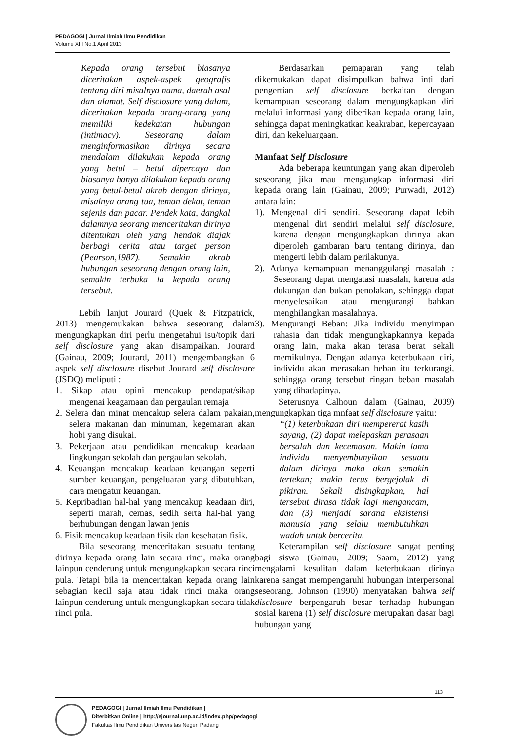PEDAGOGI | Jurnal Ilmiah Ilmu Pendidikan
Volume XIII No.1 April 2013
Kepada orang tersebut biasanya diceritakan aspek-aspek geografis tentang diri misalnya nama, daerah asal dan alamat. Self disclosure yang dalam, diceritakan kepada orang-orang yang memiliki kedekatan hubungan (intimacy). Seseorang dalam menginformasikan dirinya secara mendalam dilakukan kepada orang yang betul – betul dipercaya dan biasanya hanya dilakukan kepada orang yang betul-betul akrab dengan dirinya, misalnya orang tua, teman dekat, teman sejenis dan pacar. Pendek kata, dangkal dalamnya seorang menceritakan dirinya ditentukan oleh yang hendak diajak berbagi cerita atau target person (Pearson,1987). Semakin akrab hubungan seseorang dengan orang lain, semakin terbuka ia kepada orang tersebut.
Lebih lanjut Jourard (Quek & Fitzpatrick, 2013) mengemukakan bahwa seseorang dalam mengungkapkan diri perlu mengetahui isu/topik dari self disclosure yang akan disampaikan. Jourard (Gainau, 2009; Jourard, 2011) mengembangkan 6 aspek self disclosure disebut Jourard self disclosure (JSDQ) meliputi :
1. Sikap atau opini mencakup pendapat/sikap mengenai keagamaan dan pergaulan remaja
2. Selera dan minat mencakup selera dalam pakaian, selera makanan dan minuman, kegemaran akan hobi yang disukai.
3. Pekerjaan atau pendidikan mencakup keadaan lingkungan sekolah dan pergaulan sekolah.
4. Keuangan mencakup keadaan keuangan seperti sumber keuangan, pengeluaran yang dibutuhkan, cara mengatur keuangan.
5. Kepribadian hal-hal yang mencakup keadaan diri, seperti marah, cemas, sedih serta hal-hal yang berhubungan dengan lawan jenis
6. Fisik mencakup keadaan fisik dan kesehatan fisik.
Bila seseorang menceritakan sesuatu tentang dirinya kepada orang lain secara rinci, maka orang lainpun cenderung untuk mengungkapkan secara rinci pula. Tetapi bila ia menceritakan kepada orang lain sebagian kecil saja atau tidak rinci maka orang lainpun cenderung untuk mengungkapkan secara tidak rinci pula.
Berdasarkan pemaparan yang telah dikemukakan dapat disimpulkan bahwa inti dari pengertian self disclosure berkaitan dengan kemampuan seseorang dalam mengungkapkan diri melalui informasi yang diberikan kepada orang lain, sehingga dapat meningkatkan keakraban, kepercayaan diri, dan kekeluargaan.
Manfaat Self Disclosure
Ada beberapa keuntungan yang akan diperoleh seseorang jika mau mengungkap informasi diri kepada orang lain (Gainau, 2009; Purwadi, 2012) antara lain:
1). Mengenal diri sendiri. Seseorang dapat lebih mengenal diri sendiri melalui self disclosure, karena dengan mengungkapkan dirinya akan diperoleh gambaran baru tentang dirinya, dan mengerti lebih dalam perilakunya.
2). Adanya kemampuan menanggulangi masalah : Seseorang dapat mengatasi masalah, karena ada dukungan dan bukan penolakan, sehingga dapat menyelesaikan atau mengurangi bahkan menghilangkan masalahnya.
3). Mengurangi Beban: Jika individu menyimpan rahasia dan tidak mengungkapkannya kepada orang lain, maka akan terasa berat sekali memikulnya. Dengan adanya keterbukaan diri, individu akan merasakan beban itu terkurangi, sehingga orang tersebut ringan beban masalah yang dihadapinya.
Seterusnya Calhoun dalam (Gainau, 2009) mengungkapkan tiga mnfaat self disclosure yaitu:
“(1) keterbukaan diri mempererat kasih sayang, (2) dapat melepaskan perasaan bersalah dan kecemasan. Makin lama individu menyembunyikan sesuatu dalam dirinya maka akan semakin tertekan; makin terus bergejolak di pikiran. Sekali disingkapkan, hal tersebut dirasa tidak lagi mengancam, dan (3) menjadi sarana eksistensi manusia yang selalu membutuhkan wadah untuk bercerita.
Keterampilan self disclosure sangat penting bagi siswa (Gainau, 2009; Saam, 2012) yang mengalami kesulitan dalam keterbukaan dirinya karena sangat mempengaruhi hubungan interpersonal seseorang. Johnson (1990) menyatakan bahwa self disclosure berpengaruh besar terhadap hubungan sosial karena (1) self disclosure merupakan dasar bagi hubungan yang
113
PEDAGOGI | Jurnal Ilmiah Ilmu Pendidikan |
Diterbitkan Online | http://ejournal.unp.ac.id/index.php/pedagogi
Fakultas Ilmu Pendidikan Universitas Negeri Padang